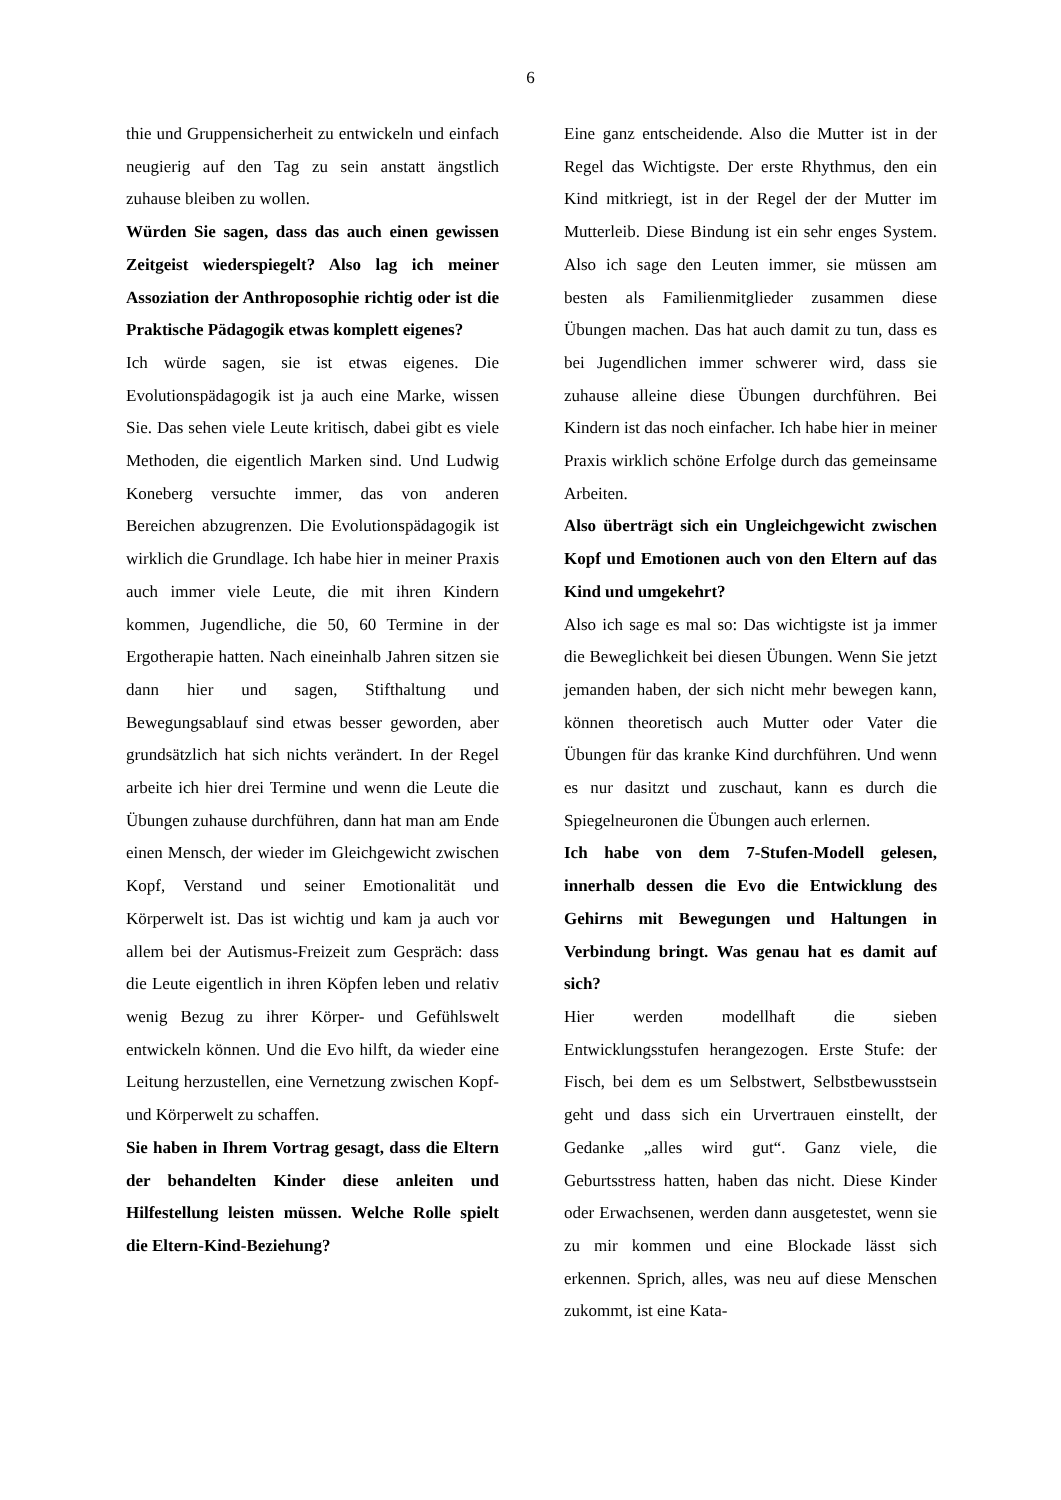6
thie und Gruppensicherheit zu entwickeln und einfach neugierig auf den Tag zu sein anstatt ängstlich zuhause bleiben zu wollen.
Würden Sie sagen, dass das auch einen gewissen Zeitgeist wiederspiegelt? Also lag ich meiner Assoziation der Anthroposophie richtig oder ist die Praktische Pädagogik etwas komplett eigenes?
Ich würde sagen, sie ist etwas eigenes. Die Evolutionspädagogik ist ja auch eine Marke, wissen Sie. Das sehen viele Leute kritisch, dabei gibt es viele Methoden, die eigentlich Marken sind. Und Ludwig Koneberg versuchte immer, das von anderen Bereichen abzugrenzen. Die Evolutionspädagogik ist wirklich die Grundlage. Ich habe hier in meiner Praxis auch immer viele Leute, die mit ihren Kindern kommen, Jugendliche, die 50, 60 Termine in der Ergotherapie hatten. Nach eineinhalb Jahren sitzen sie dann hier und sagen, Stifthaltung und Bewegungsablauf sind etwas besser geworden, aber grundsätzlich hat sich nichts verändert. In der Regel arbeite ich hier drei Termine und wenn die Leute die Übungen zuhause durchführen, dann hat man am Ende einen Mensch, der wieder im Gleichgewicht zwischen Kopf, Verstand und seiner Emotionalität und Körperwelt ist. Das ist wichtig und kam ja auch vor allem bei der Autismus-Freizeit zum Gespräch: dass die Leute eigentlich in ihren Köpfen leben und relativ wenig Bezug zu ihrer Körper- und Gefühlswelt entwickeln können. Und die Evo hilft, da wieder eine Leitung herzustellen, eine Vernetzung zwischen Kopf- und Körperwelt zu schaffen.
Sie haben in Ihrem Vortrag gesagt, dass die Eltern der behandelten Kinder diese anleiten und Hilfestellung leisten müssen. Welche Rolle spielt die Eltern-Kind-Beziehung?
Eine ganz entscheidende. Also die Mutter ist in der Regel das Wichtigste. Der erste Rhythmus, den ein Kind mitkriegt, ist in der Regel der der Mutter im Mutterleib. Diese Bindung ist ein sehr enges System. Also ich sage den Leuten immer, sie müssen am besten als Familienmitglieder zusammen diese Übungen machen. Das hat auch damit zu tun, dass es bei Jugendlichen immer schwerer wird, dass sie zuhause alleine diese Übungen durchführen. Bei Kindern ist das noch einfacher. Ich habe hier in meiner Praxis wirklich schöne Erfolge durch das gemeinsame Arbeiten.
Also überträgt sich ein Ungleichgewicht zwischen Kopf und Emotionen auch von den Eltern auf das Kind und umgekehrt?
Also ich sage es mal so: Das wichtigste ist ja immer die Beweglichkeit bei diesen Übungen. Wenn Sie jetzt jemanden haben, der sich nicht mehr bewegen kann, können theoretisch auch Mutter oder Vater die Übungen für das kranke Kind durchführen. Und wenn es nur dasitzt und zuschaut, kann es durch die Spiegelneuronen die Übungen auch erlernen.
Ich habe von dem 7-Stufen-Modell gelesen, innerhalb dessen die Evo die Entwicklung des Gehirns mit Bewegungen und Haltungen in Verbindung bringt. Was genau hat es damit auf sich?
Hier werden modellhaft die sieben Entwicklungsstufen herangezogen. Erste Stufe: der Fisch, bei dem es um Selbstwert, Selbstbewusstsein geht und dass sich ein Urvertrauen einstellt, der Gedanke „alles wird gut“. Ganz viele, die Geburtsstress hatten, haben das nicht. Diese Kinder oder Erwachsenen, werden dann ausgetestet, wenn sie zu mir kommen und eine Blockade lässt sich erkennen. Sprich, alles, was neu auf diese Menschen zukommt, ist eine Kata-